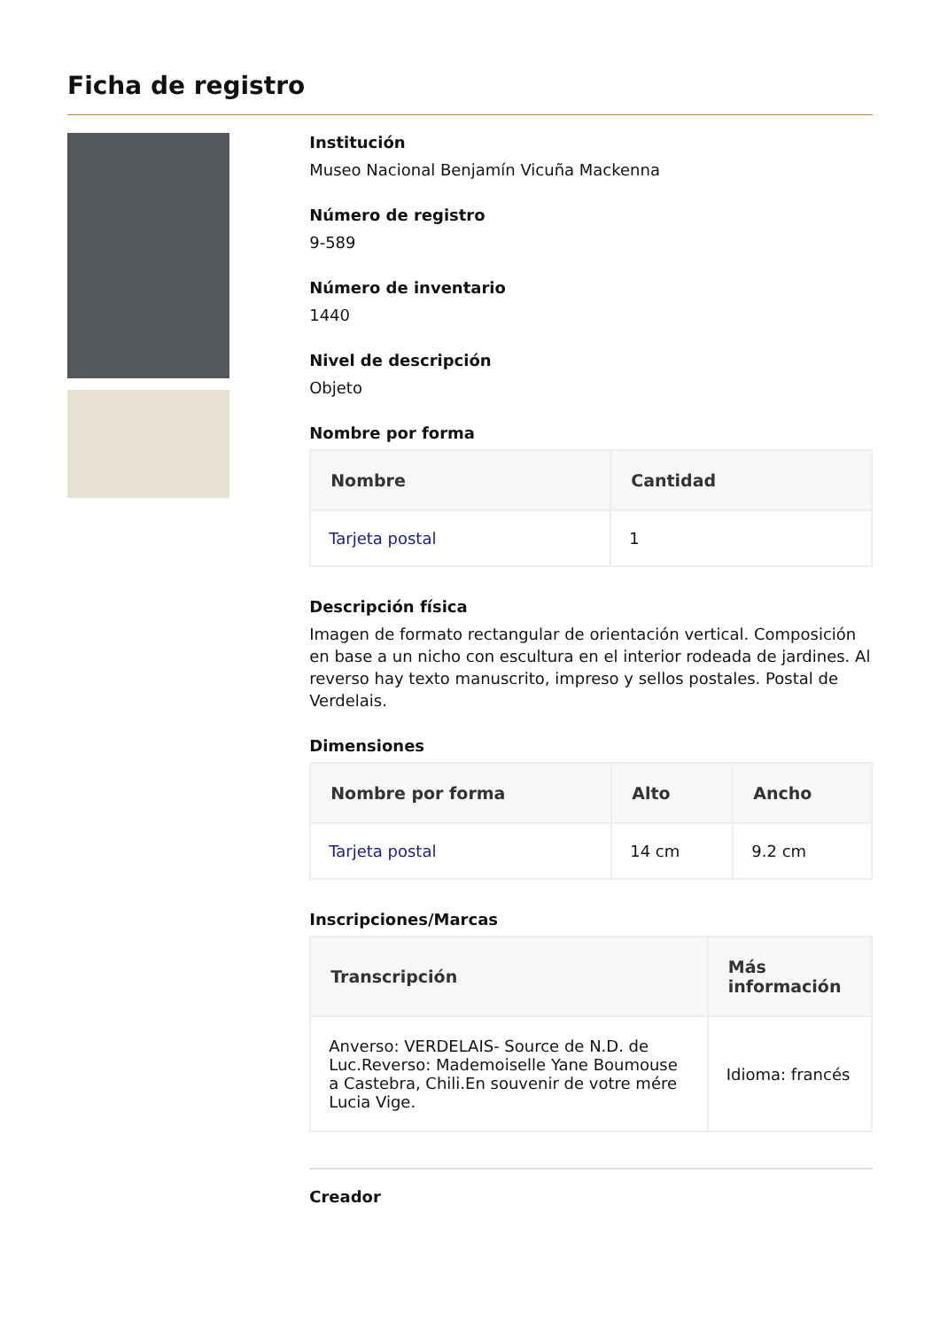Ficha de registro
Institución
Museo Nacional Benjamín Vicuña Mackenna
Número de registro
9-589
Número de inventario
1440
Nivel de descripción
Objeto
Nombre por forma
| Nombre | Cantidad |
| --- | --- |
| Tarjeta postal | 1 |
Descripción física
Imagen de formato rectangular de orientación vertical. Composición en base a un nicho con escultura en el interior rodeada de jardines. Al reverso hay texto manuscrito, impreso y sellos postales. Postal de Verdelais.
Dimensiones
| Nombre por forma | Alto | Ancho |
| --- | --- | --- |
| Tarjeta postal | 14 cm | 9.2 cm |
Inscripciones/Marcas
| Transcripción | Más información |
| --- | --- |
| Anverso: VERDELAIS- Source de N.D. de Luc.Reverso: Mademoiselle Yane Boumouse a Castebra, Chili.En souvenir de votre mére Lucia Vige. | Idioma: francés |
Creador